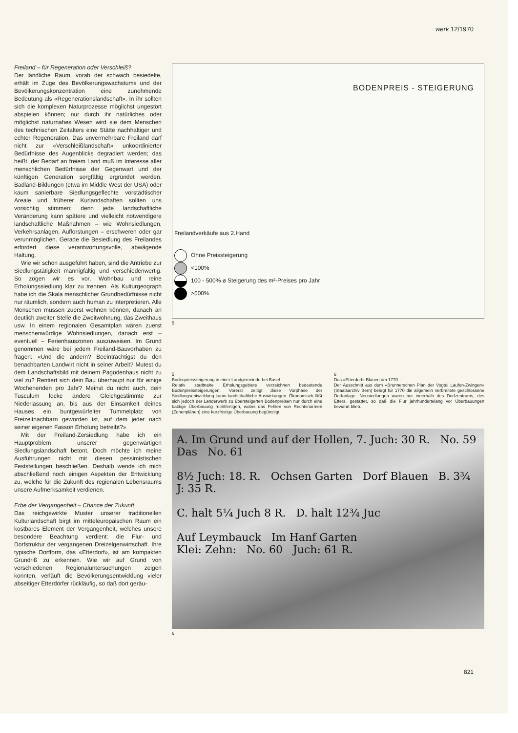werk 12/1970
Freiland – für Regeneration oder Verschleiß?
Der ländliche Raum, vorab der schwach besiedelte, erhält im Zuge des Bevölkerungswachstums und der Bevölkerungskonzentration eine zunehmende Bedeutung als «Regenerationslandschaft». In ihr sollten sich die komplexen Naturprozesse möglichst ungestört abspielen können; nur durch ihr natürliches oder möglichst naturnahes Wesen wird sie dem Menschen des technischen Zeitalters eine Stätte nachhaltiger und echter Regeneration. Das unvermehrbare Freiland darf nicht zur «Verschleißlandschaft» unkoordinierter Bedürfnisse des Augenblicks degradiert werden; das heißt, der Bedarf an freiem Land muß im Interesse aller menschlichen Bedürfnisse der Gegenwart und der künftigen Generation sorgfältig ergründet werden. Badland-Bildungen (etwa im Middle West der USA) oder kaum sanierbare Siedlungsgeflechte vorstädtischer Areale und früherer Kurlandschaften sollten uns vorsichtig stimmen; denn jede landschaftliche Veränderung kann spätere und vielleicht notwendigere landschaftliche Maßnahmen – wie Wohnsiedlungen, Verkehrsanlagen, Aufforstungen – erschweren oder gar verunmöglichen. Gerade die Besiedlung des Freilandes erfordert diese verantwortungsvolle, abwägende Haltung.
Wie wir schon ausgeführt haben, sind die Antriebe zur Siedlungstätigkeit mannigfaltig und verschiedenwertig. So zögen wir es vor, Wohnbau und reine Erholungssiedlung klar zu trennen. Als Kulturgeograph habe ich die Skala menschlicher Grundbedürfnisse nicht nur räumlich, sondern auch human zu interpretieren. Alle Menschen müssen zuerst wohnen können; danach an deutlich zweiter Stelle die Zweitwohnung, das Zweithaus usw. In einem regionalen Gesamtplan wären zuerst menschenwürdige Wohnsiedlungen, danach erst – eventuell – Ferienhauszonen auszuweisen. Im Grund genommen wäre bei jedem Freiland-Bauvorhaben zu fragen: «Und die andern? Beeinträchtigst du den benachbarten Landwirt nicht in seiner Arbeit? Mutest du dem Landschaftsbild mit deinem Pagodenhaus nicht zu viel zu? Rentiert sich dein Bau überhaupt nur für einige Wochenenden pro Jahr? Meinst du nicht auch, dein Tusculum locke andere Gleichgestimmte zur Niederlassung an, bis aus der Einsamkeit deines Hauses ein buntgewürfelter Tummelplatz von Freizeitnachbarn geworden ist, auf dem jeder nach seiner eigenen Fasson Erholung betreibt?»
Mit der Freiland-Zersiedlung habe ich ein Hauptproblem unserer gegenwärtigen Siedlungslandschaft betont. Doch möchte ich meine Ausführungen nicht mit diesen pessimistischen Feststellungen beschließen. Deshalb wende ich mich abschließend noch einigen Aspekten der Entwicklung zu, welche für die Zukunft des regionalen Lebensraums unsere Aufmerksamkeit verdienen.
Erbe der Vergangenheit – Chance der Zukunft
Das reichgewirkte Muster unserer traditionellen Kulturlandschaft birgt im mitteleuropäischen Raum ein kostbares Element der Vergangenheit, welches unsere besondere Beachtung verdient: die Flur- und Dorfstruktur der vergangenen Dreizelgenwirtschaft. Ihre typische Dorfform, das «Etterdorf», ist am kompakten Grundriß zu erkennen. Wie wir auf Grund von verschiedenen Regionaluntersuchungen zeigen konnten, verläuft die Bevölkerungsentwicklung vieler abseitiger Etterdörfer rückläufig, so daß dort geräu-
BODENPREIS - STEIGERUNG
Freilandverkäufe aus 2.Hand
Ohne Preissteigerung
<100%
100 - 500% ⌀ Steigerung des m²-Preises pro Jahr
>500%
5
5
Bodenpreissteigerung in einer Landgemeinde bei Basel
Relativ stadtnahe Erholungsgebiete verzeichnen bedeutende Bodenpreissteigerungen. Vorerst zeitigt diese Vorphase der Siedlungsentwicklung kaum landschaftliche Auswirkungen. Ökonomisch läßt sich jedoch der Landerwerb zu übersteigerten Bodenpreisen nur durch eine baldige Überbauung rechtfertigen, wobei das Fehlen von Rechtsnormen (Zonenplänen) eine kurzfristige Überbauung begünstigt.
6
Das «Etterdorf» Blauen um 1770
Der Ausschnitt aus dem «Brunnerschen Plan der Vogtei Laufen-Zwingen» (Staatsarchiv Bern) belegt für 1770 die allgemein verbreitete geschlossene Dorfanlage. Neusiedlungen waren nur innerhalb des Dorfzentrums, des Etters, gestattet, so daß die Flur jahrhundertelang vor Überbauungen bewahrt blieb.
A. Im Grund und auf der Hollen, 7. Juch: 30 R. No. 59 Das No. 61
8½ Juch: 18. R. Ochsen Garten Dorf Blauen B. 3¾ J: 35 R.
C. halt 5¼ Juch 8 R. D. halt 12¾ Juc
Auf Leymbauck Im Hanf Garten
Klei: Zehn: No. 60 Juch: 61 R.
6
821